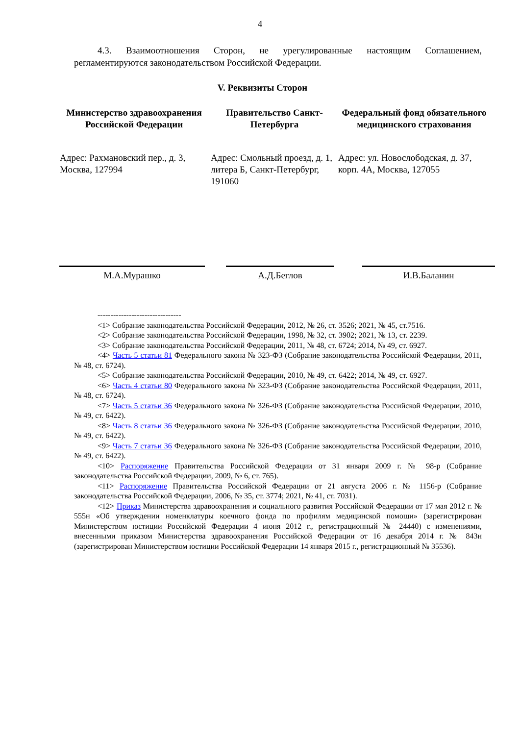4
4.3. Взаимоотношения Сторон, не урегулированные настоящим Соглашением, регламентируются законодательством Российской Федерации.
V. Реквизиты Сторон
Министерство здравоохранения Российской Федерации
Адрес: Рахмановский пер., д. 3, Москва, 127994
Правительство Санкт-Петербурга
Адрес: Смольный проезд, д. 1, литера Б, Санкт-Петербург, 191060
Федеральный фонд обязательного медицинского страхования
Адрес: ул. Новослободская, д. 37, корп. 4А, Москва, 127055
М.А.Мурашко А.Д.Беглов И.В.Баланин
--------------------------------
<1> Собрание законодательства Российской Федерации, 2012, № 26, ст. 3526; 2021, № 45, ст.7516.
<2> Собрание законодательства Российской Федерации, 1998, № 32, ст. 3902; 2021, № 13, ст. 2239.
<3> Собрание законодательства Российской Федерации, 2011, № 48, ст. 6724; 2014, № 49, ст. 6927.
<4> Часть 5 статьи 81 Федерального закона № 323-ФЗ (Собрание законодательства Российской Федерации, 2011, № 48, ст. 6724).
<5> Собрание законодательства Российской Федерации, 2010, № 49, ст. 6422; 2014, № 49, ст. 6927.
<6> Часть 4 статьи 80 Федерального закона № 323-ФЗ (Собрание законодательства Российской Федерации, 2011, № 48, ст. 6724).
<7> Часть 5 статьи 36 Федерального закона № 326-ФЗ (Собрание законодательства Российской Федерации, 2010, № 49, ст. 6422).
<8> Часть 8 статьи 36 Федерального закона № 326-ФЗ (Собрание законодательства Российской Федерации, 2010, № 49, ст. 6422).
<9> Часть 7 статьи 36 Федерального закона № 326-ФЗ (Собрание законодательства Российской Федерации, 2010, № 49, ст. 6422).
<10> Распоряжение Правительства Российской Федерации от 31 января 2009 г. № 98-р (Собрание законодательства Российской Федерации, 2009, № 6, ст. 765).
<11> Распоряжение Правительства Российской Федерации от 21 августа 2006 г. № 1156-р (Собрание законодательства Российской Федерации, 2006, № 35, ст. 3774; 2021, № 41, ст. 7031).
<12> Приказ Министерства здравоохранения и социального развития Российской Федерации от 17 мая 2012 г. № 555н «Об утверждении номенклатуры коечного фонда по профилям медицинской помощи» (зарегистрирован Министерством юстиции Российской Федерации 4 июня 2012 г., регистрационный № 24440) с изменениями, внесенными приказом Министерства здравоохранения Российской Федерации от 16 декабря 2014 г. № 843н (зарегистрирован Министерством юстиции Российской Федерации 14 января 2015 г., регистрационный № 35536).